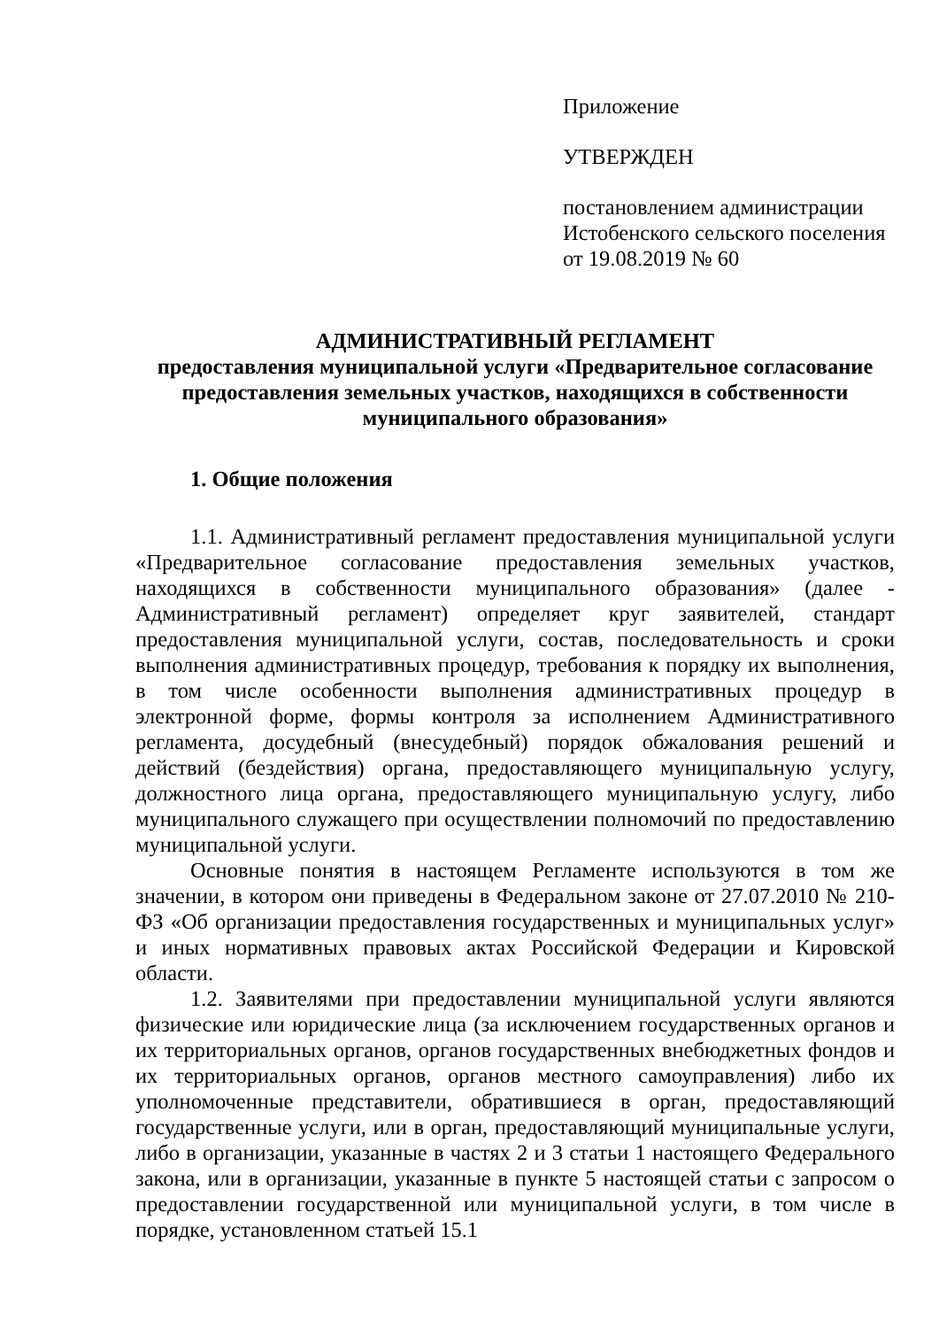Приложение
УТВЕРЖДЕН
постановлением администрации
Истобенского сельского поселения
от 19.08.2019 № 60
АДМИНИСТРАТИВНЫЙ РЕГЛАМЕНТ
предоставления муниципальной услуги «Предварительное согласование предоставления земельных участков, находящихся в собственности муниципального образования»
1. Общие положения
1.1. Административный регламент предоставления муниципальной услуги «Предварительное согласование предоставления земельных участков, находящихся в собственности муниципального образования» (далее - Административный регламент) определяет круг заявителей, стандарт предоставления муниципальной услуги, состав, последовательность и сроки выполнения административных процедур, требования к порядку их выполнения, в том числе особенности выполнения административных процедур в электронной форме, формы контроля за исполнением Административного регламента, досудебный (внесудебный) порядок обжалования решений и действий (бездействия) органа, предоставляющего муниципальную услугу, должностного лица органа, предоставляющего муниципальную услугу, либо муниципального служащего при осуществлении полномочий по предоставлению муниципальной услуги.
Основные понятия в настоящем Регламенте используются в том же значении, в котором они приведены в Федеральном законе от 27.07.2010 № 210-ФЗ «Об организации предоставления государственных и муниципальных услуг» и иных нормативных правовых актах Российской Федерации и Кировской области.
1.2. Заявителями при предоставлении муниципальной услуги являются физические или юридические лица (за исключением государственных органов и их территориальных органов, органов государственных внебюджетных фондов и их территориальных органов, органов местного самоуправления) либо их уполномоченные представители, обратившиеся в орган, предоставляющий государственные услуги, или в орган, предоставляющий муниципальные услуги, либо в организации, указанные в частях 2 и 3 статьи 1 настоящего Федерального закона, или в организации, указанные в пункте 5 настоящей статьи с запросом о предоставлении государственной или муниципальной услуги, в том числе в порядке, установленном статьей 15.1